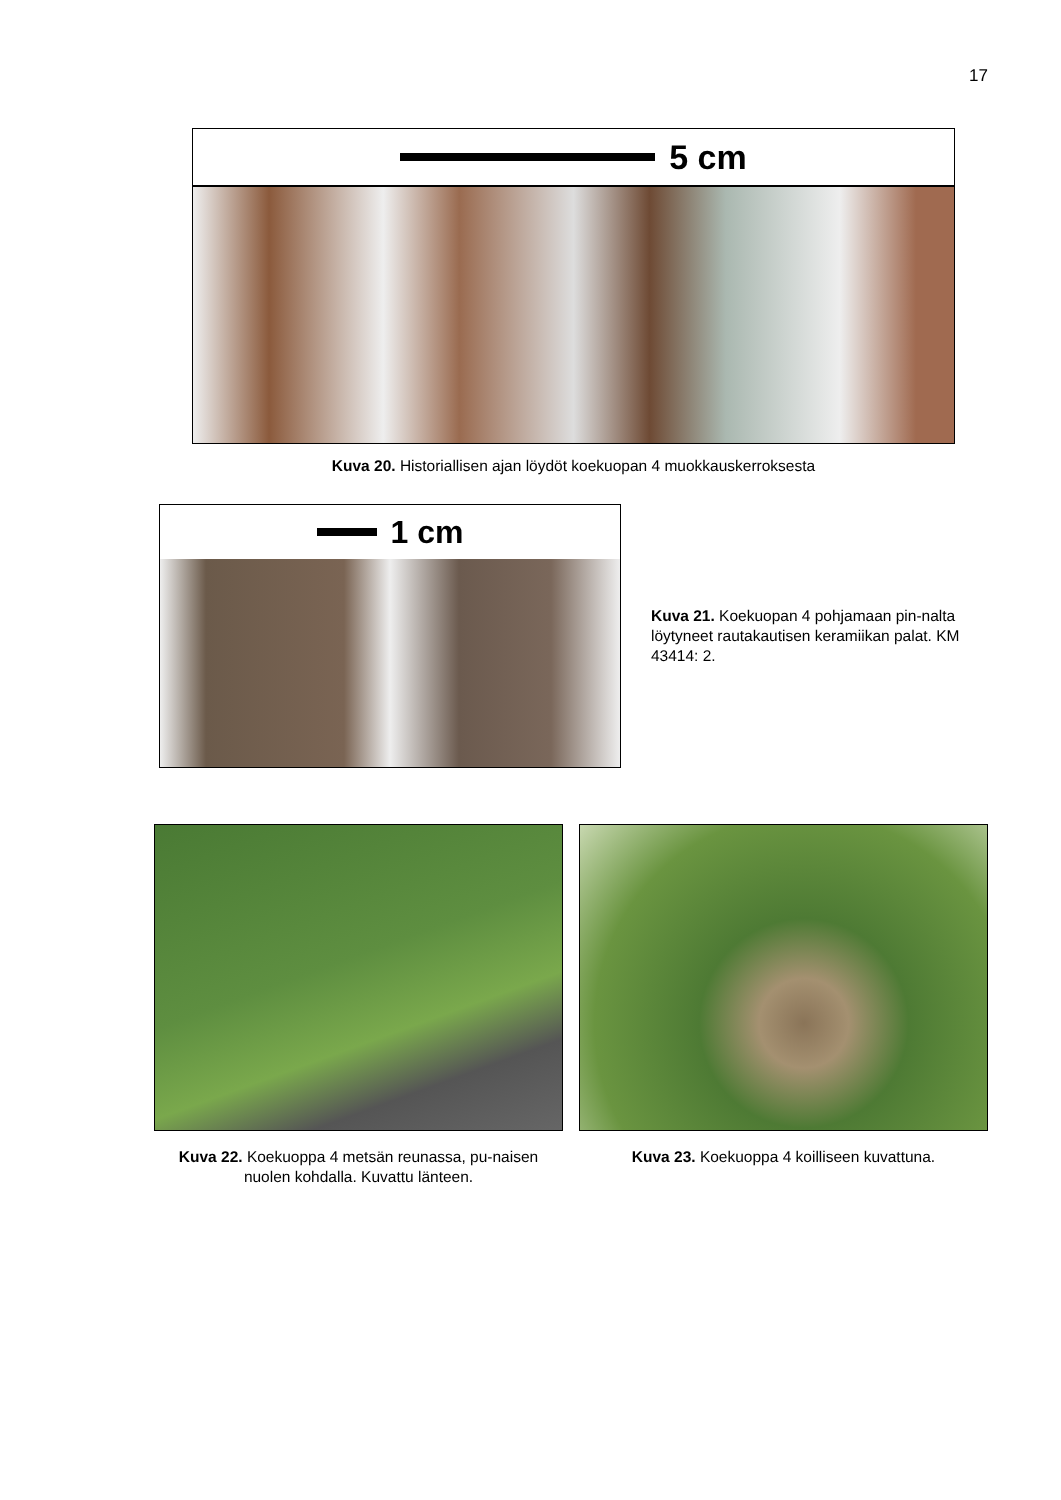17
5 cm
Kuva 20. Historiallisen ajan löydöt koekuopan 4 muokkauskerroksesta
1 cm
Kuva 21. Koekuopan 4 pohjamaan pin-nalta löytyneet rautakautisen keramiikan palat. KM 43414: 2.
Kuva 22. Koekuoppa 4 metsän reunassa, pu-naisen nuolen kohdalla. Kuvattu länteen.
Kuva 23. Koekuoppa 4 koilliseen kuvattuna.